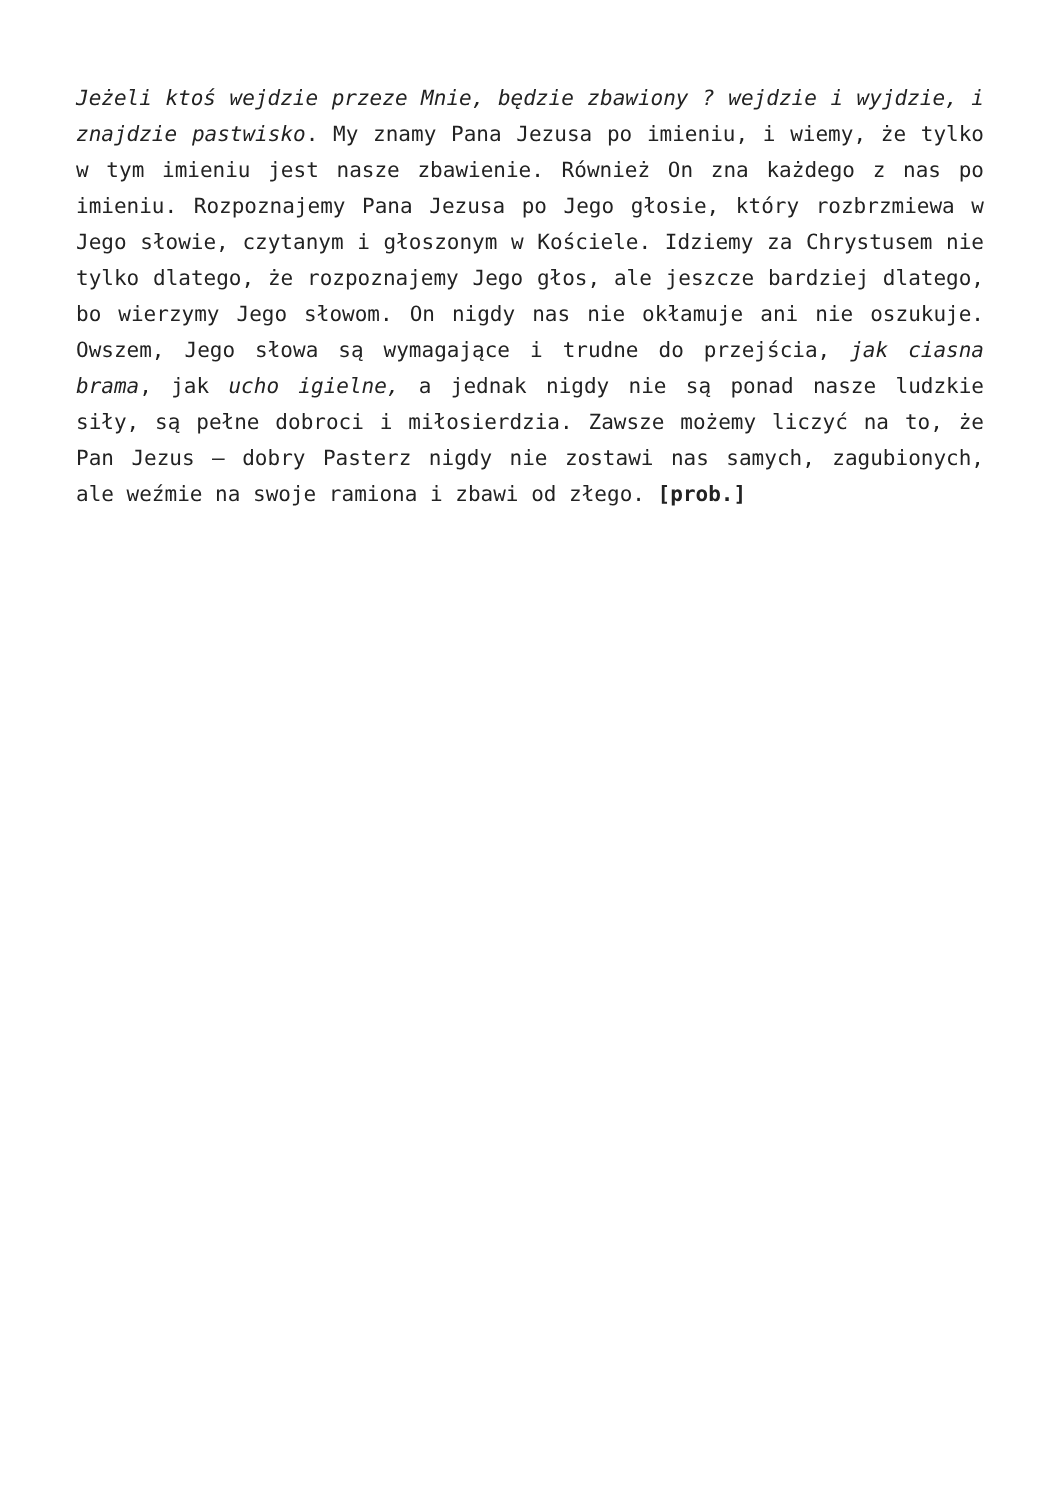Jeżeli ktoś wejdzie przeze Mnie, będzie zbawiony ? wejdzie i wyjdzie, i znajdzie pastwisko. My znamy Pana Jezusa po imieniu, i wiemy, że tylko w tym imieniu jest nasze zbawienie. Również On zna każdego z nas po imieniu. Rozpoznajemy Pana Jezusa po Jego głosie, który rozbrzmiewa w Jego słowie, czytanym i głoszonym w Kościele. Idziemy za Chrystusem nie tylko dlatego, że rozpoznajemy Jego głos, ale jeszcze bardziej dlatego, bo wierzymy Jego słowom. On nigdy nas nie okłamuje ani nie oszukuje. Owszem, Jego słowa są wymagające i trudne do przejścia, jak ciasna brama, jak ucho igielne, a jednak nigdy nie są ponad nasze ludzkie siły, są pełne dobroci i miłosierdzia. Zawsze możemy liczyć na to, że Pan Jezus – dobry Pasterz nigdy nie zostawi nas samych, zagubionych, ale weźmie na swoje ramiona i zbawi od złego. [prob.]